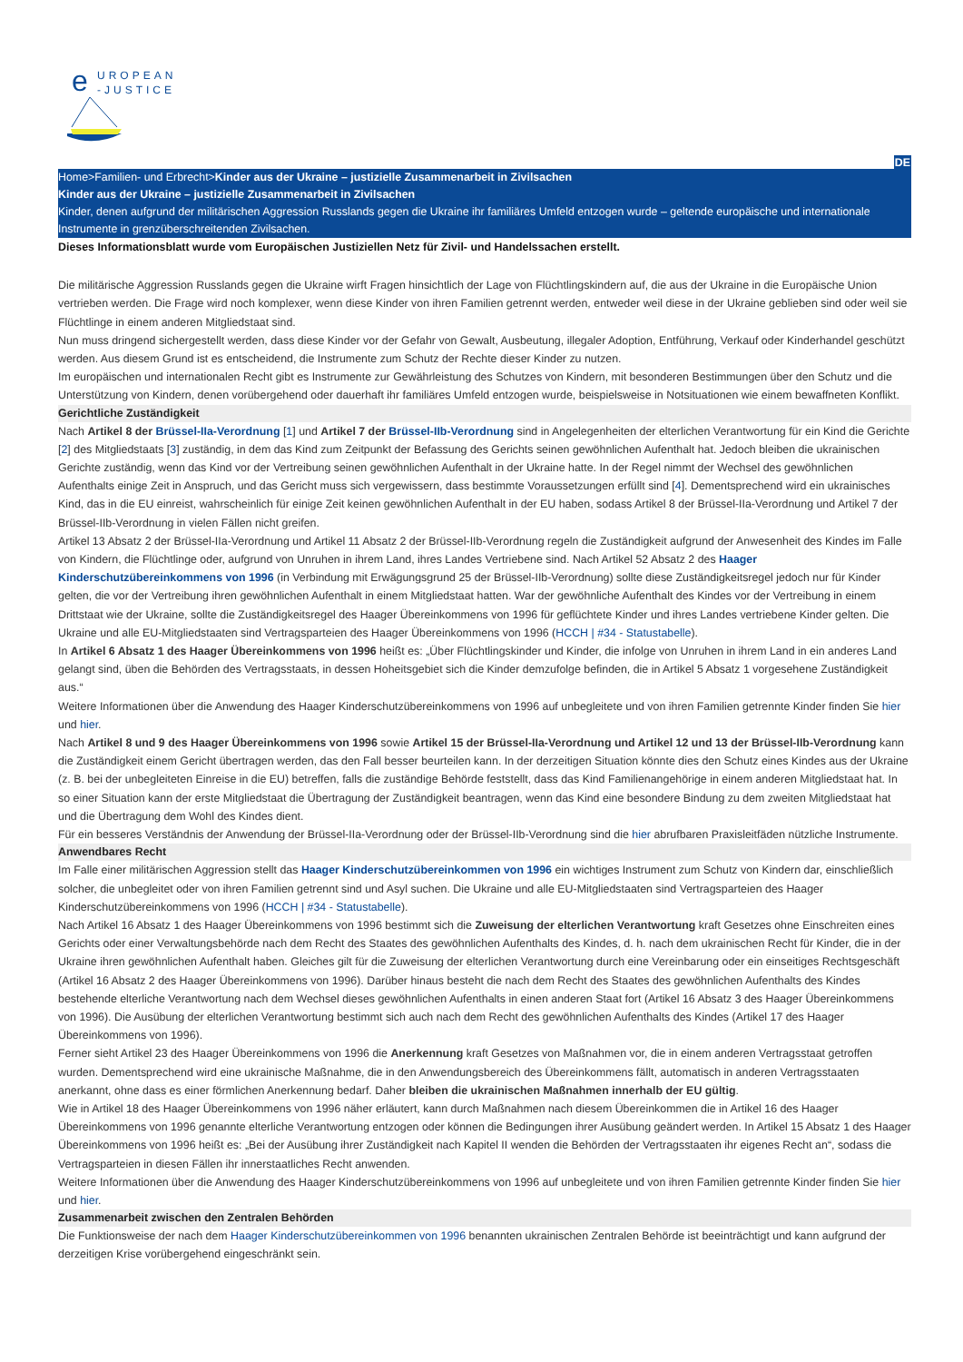e
UROPEAN
-JUSTICE
DE
Home>Familien- und Erbrecht>Kinder aus der Ukraine – justizielle Zusammenarbeit in Zivilsachen
Kinder aus der Ukraine – justizielle Zusammenarbeit in Zivilsachen
Kinder, denen aufgrund der militärischen Aggression Russlands gegen die Ukraine ihr familiäres Umfeld entzogen wurde – geltende europäische und internationale Instrumente in grenzüberschreitenden Zivilsachen.
Dieses Informationsblatt wurde vom Europäischen Justiziellen Netz für Zivil- und Handelssachen erstellt.
Die militärische Aggression Russlands gegen die Ukraine wirft Fragen hinsichtlich der Lage von Flüchtlingskindern auf, die aus der Ukraine in die Europäische Union vertrieben werden. Die Frage wird noch komplexer, wenn diese Kinder von ihren Familien getrennt werden, entweder weil diese in der Ukraine geblieben sind oder weil sie Flüchtlinge in einem anderen Mitgliedstaat sind.
Nun muss dringend sichergestellt werden, dass diese Kinder vor der Gefahr von Gewalt, Ausbeutung, illegaler Adoption, Entführung, Verkauf oder Kinderhandel geschützt werden. Aus diesem Grund ist es entscheidend, die Instrumente zum Schutz der Rechte dieser Kinder zu nutzen.
Im europäischen und internationalen Recht gibt es Instrumente zur Gewährleistung des Schutzes von Kindern, mit besonderen Bestimmungen über den Schutz und die Unterstützung von Kindern, denen vorübergehend oder dauerhaft ihr familiäres Umfeld entzogen wurde, beispielsweise in Notsituationen wie einem bewaffneten Konflikt.
Gerichtliche Zuständigkeit
Nach Artikel 8 der Brüssel-IIa-Verordnung [1] und Artikel 7 der Brüssel-IIb-Verordnung sind in Angelegenheiten der elterlichen Verantwortung für ein Kind die Gerichte [2] des Mitgliedstaats [3] zuständig, in dem das Kind zum Zeitpunkt der Befassung des Gerichts seinen gewöhnlichen Aufenthalt hat. Jedoch bleiben die ukrainischen Gerichte zuständig, wenn das Kind vor der Vertreibung seinen gewöhnlichen Aufenthalt in der Ukraine hatte. In der Regel nimmt der Wechsel des gewöhnlichen Aufenthalts einige Zeit in Anspruch, und das Gericht muss sich vergewissern, dass bestimmte Voraussetzungen erfüllt sind [4]. Dementsprechend wird ein ukrainisches Kind, das in die EU einreist, wahrscheinlich für einige Zeit keinen gewöhnlichen Aufenthalt in der EU haben, sodass Artikel 8 der Brüssel-IIa-Verordnung und Artikel 7 der Brüssel-IIb-Verordnung in vielen Fällen nicht greifen.
Artikel 13 Absatz 2 der Brüssel-IIa-Verordnung und Artikel 11 Absatz 2 der Brüssel-IIb-Verordnung regeln die Zuständigkeit aufgrund der Anwesenheit des Kindes im Falle von Kindern, die Flüchtlinge oder, aufgrund von Unruhen in ihrem Land, ihres Landes Vertriebene sind. Nach Artikel 52 Absatz 2 des Haager Kinderschutzübereinkommens von 1996 (in Verbindung mit Erwägungsgrund 25 der Brüssel-IIb-Verordnung) sollte diese Zuständigkeitsregel jedoch nur für Kinder gelten, die vor der Vertreibung ihren gewöhnlichen Aufenthalt in einem Mitgliedstaat hatten. War der gewöhnliche Aufenthalt des Kindes vor der Vertreibung in einem Drittstaat wie der Ukraine, sollte die Zuständigkeitsregel des Haager Übereinkommens von 1996 für geflüchtete Kinder und ihres Landes vertriebene Kinder gelten. Die Ukraine und alle EU-Mitgliedstaaten sind Vertragsparteien des Haager Übereinkommens von 1996 (HCCH | #34 - Statustabelle).
In Artikel 6 Absatz 1 des Haager Übereinkommens von 1996 heißt es: „Über Flüchtlingskinder und Kinder, die infolge von Unruhen in ihrem Land in ein anderes Land gelangt sind, üben die Behörden des Vertragsstaats, in dessen Hoheitsgebiet sich die Kinder demzufolge befinden, die in Artikel 5 Absatz 1 vorgesehene Zuständigkeit aus.“
Weitere Informationen über die Anwendung des Haager Kinderschutzübereinkommens von 1996 auf unbegleitete und von ihren Familien getrennte Kinder finden Sie hier und hier.
Nach Artikel 8 und 9 des Haager Übereinkommens von 1996 sowie Artikel 15 der Brüssel-IIa-Verordnung und Artikel 12 und 13 der Brüssel-IIb-Verordnung kann die Zuständigkeit einem Gericht übertragen werden, das den Fall besser beurteilen kann. In der derzeitigen Situation könnte dies den Schutz eines Kindes aus der Ukraine (z. B. bei der unbegleiteten Einreise in die EU) betreffen, falls die zuständige Behörde feststellt, dass das Kind Familienangehörige in einem anderen Mitgliedstaat hat. In so einer Situation kann der erste Mitgliedstaat die Übertragung der Zuständigkeit beantragen, wenn das Kind eine besondere Bindung zu dem zweiten Mitgliedstaat hat und die Übertragung dem Wohl des Kindes dient.
Für ein besseres Verständnis der Anwendung der Brüssel-IIa-Verordnung oder der Brüssel-IIb-Verordnung sind die hier abrufbaren Praxisleitfäden nützliche Instrumente.
Anwendbares Recht
Im Falle einer militärischen Aggression stellt das Haager Kinderschutzübereinkommen von 1996 ein wichtiges Instrument zum Schutz von Kindern dar, einschließlich solcher, die unbegleitet oder von ihren Familien getrennt sind und Asyl suchen. Die Ukraine und alle EU-Mitgliedstaaten sind Vertragsparteien des Haager Kinderschutzübereinkommens von 1996 (HCCH | #34 - Statustabelle).
Nach Artikel 16 Absatz 1 des Haager Übereinkommens von 1996 bestimmt sich die Zuweisung der elterlichen Verantwortung kraft Gesetzes ohne Einschreiten eines Gerichts oder einer Verwaltungsbehörde nach dem Recht des Staates des gewöhnlichen Aufenthalts des Kindes, d. h. nach dem ukrainischen Recht für Kinder, die in der Ukraine ihren gewöhnlichen Aufenthalt haben. Gleiches gilt für die Zuweisung der elterlichen Verantwortung durch eine Vereinbarung oder ein einseitiges Rechtsgeschäft (Artikel 16 Absatz 2 des Haager Übereinkommens von 1996). Darüber hinaus besteht die nach dem Recht des Staates des gewöhnlichen Aufenthalts des Kindes bestehende elterliche Verantwortung nach dem Wechsel dieses gewöhnlichen Aufenthalts in einen anderen Staat fort (Artikel 16 Absatz 3 des Haager Übereinkommens von 1996). Die Ausübung der elterlichen Verantwortung bestimmt sich auch nach dem Recht des gewöhnlichen Aufenthalts des Kindes (Artikel 17 des Haager Übereinkommens von 1996).
Ferner sieht Artikel 23 des Haager Übereinkommens von 1996 die Anerkennung kraft Gesetzes von Maßnahmen vor, die in einem anderen Vertragsstaat getroffen wurden. Dementsprechend wird eine ukrainische Maßnahme, die in den Anwendungsbereich des Übereinkommens fällt, automatisch in anderen Vertragsstaaten anerkannt, ohne dass es einer förmlichen Anerkennung bedarf. Daher bleiben die ukrainischen Maßnahmen innerhalb der EU gültig.
Wie in Artikel 18 des Haager Übereinkommens von 1996 näher erläutert, kann durch Maßnahmen nach diesem Übereinkommen die in Artikel 16 des Haager Übereinkommens von 1996 genannte elterliche Verantwortung entzogen oder können die Bedingungen ihrer Ausübung geändert werden. In Artikel 15 Absatz 1 des Haager Übereinkommens von 1996 heißt es: „Bei der Ausübung ihrer Zuständigkeit nach Kapitel II wenden die Behörden der Vertragsstaaten ihr eigenes Recht an“, sodass die Vertragsparteien in diesen Fällen ihr innerstaatliches Recht anwenden.
Weitere Informationen über die Anwendung des Haager Kinderschutzübereinkommens von 1996 auf unbegleitete und von ihren Familien getrennte Kinder finden Sie hier und hier.
Zusammenarbeit zwischen den Zentralen Behörden
Die Funktionsweise der nach dem Haager Kinderschutzübereinkommen von 1996 benannten ukrainischen Zentralen Behörde ist beeinträchtigt und kann aufgrund der derzeitigen Krise vorübergehend eingeschränkt sein.